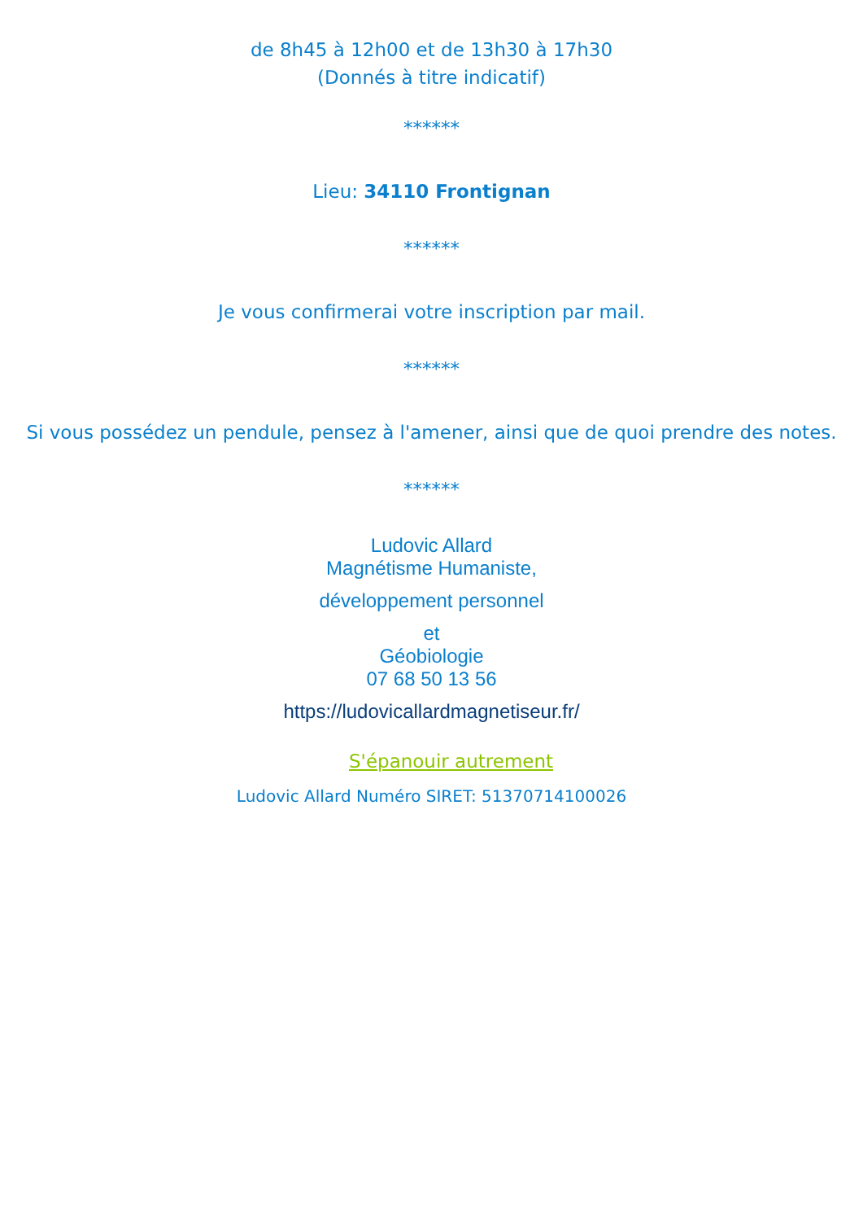de 8h45 à 12h00 et de 13h30 à 17h30
(Donnés à titre indicatif)
******
Lieu: 34110 Frontignan
******
Je vous confirmerai votre inscription par mail.
******
Si vous possédez un pendule, pensez à l'amener, ainsi que de quoi prendre des notes.
******
Ludovic Allard
Magnétisme Humaniste,
développement personnel
et
Géobiologie
07 68 50 13 56
https://ludovicallardmagnetiseur.fr/
S'épanouir autrement
Ludovic Allard Numéro SIRET: 51370714100026